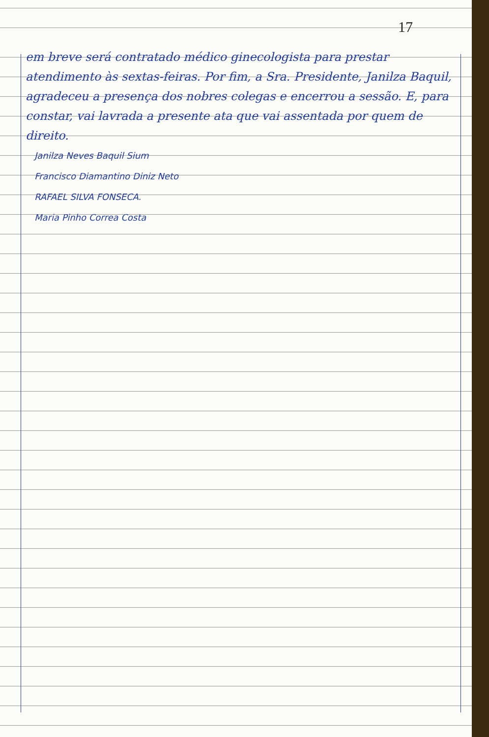17
em breve será contratado médico ginecologista para prestar atendimento às sextas-feiras. Por fim, a Sra. Presidente, Janilza Baquil, agradeceu a presença dos nobres colegas e encerrou a sessão. E, para constar, vai lavrada a presente ata que vai assentada por quem de direito.
Janilza Neves Baquil Sium
Francisco Diamantino Diniz Neto
RAFAEL SILVA FONSECA.
Maria Pinho Correa Costa